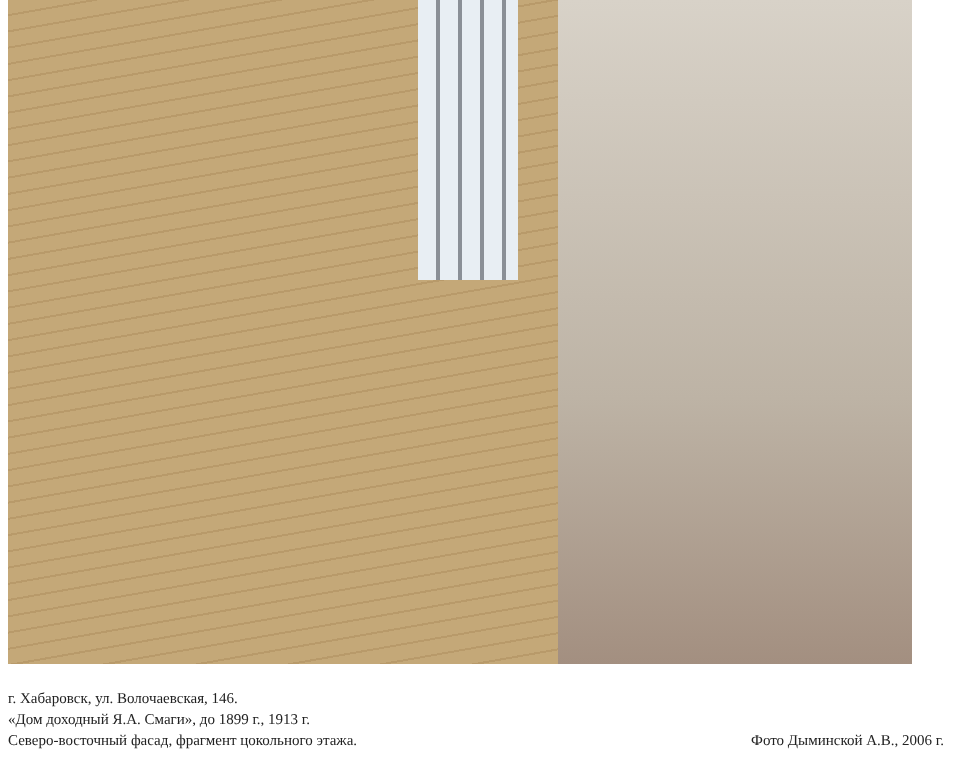г. Хабаровск, ул. Волочаевская, 146.
«Дом доходный Я.А. Смаги», до 1899 г., 1913 г.
Северо-восточный фасад, фрагмент цокольного этажа.
Фото Дыминской А.В., 2006 г.